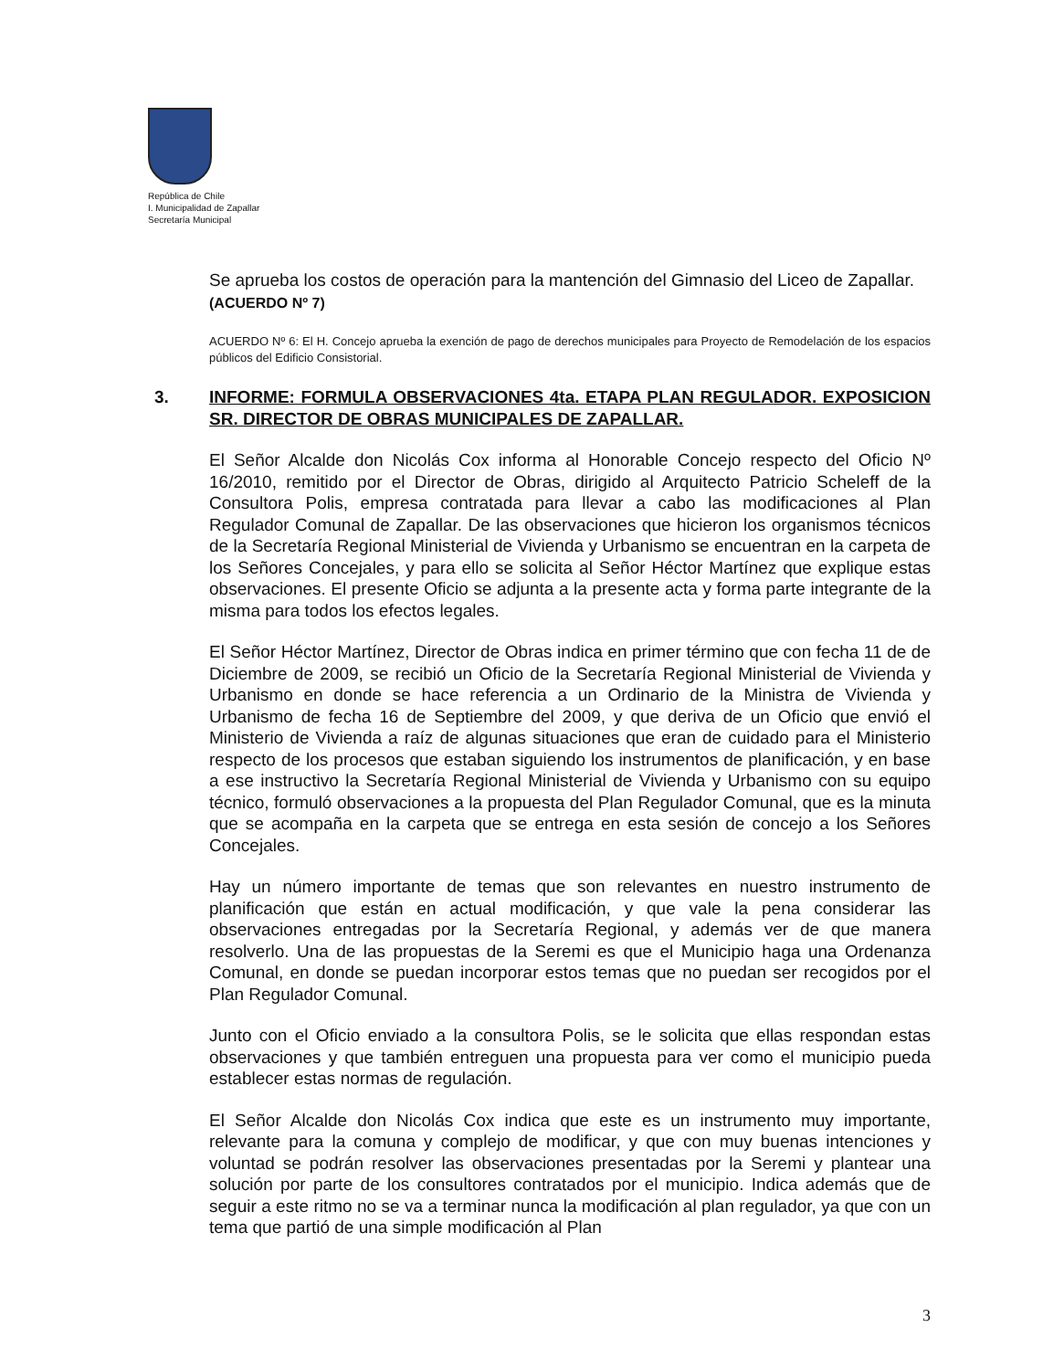República de Chile
I. Municipalidad de Zapallar
Secretaría Municipal
Se aprueba los costos de operación para la mantención del Gimnasio del Liceo de Zapallar.
(ACUERDO Nº 7)
ACUERDO Nº 6: El H. Concejo aprueba la exención de pago de derechos municipales para Proyecto de Remodelación de los espacios públicos del Edificio Consistorial.
3. INFORME: FORMULA OBSERVACIONES 4ta. ETAPA PLAN REGULADOR. EXPOSICION SR. DIRECTOR DE OBRAS MUNICIPALES DE ZAPALLAR.
El Señor Alcalde don Nicolás Cox informa al Honorable Concejo respecto del Oficio Nº 16/2010, remitido por el Director de Obras, dirigido al Arquitecto Patricio Scheleff de la Consultora Polis, empresa contratada para llevar a cabo las modificaciones al Plan Regulador Comunal de Zapallar. De las observaciones que hicieron los organismos técnicos de la Secretaría Regional Ministerial de Vivienda y Urbanismo se encuentran en la carpeta de los Señores Concejales, y para ello se solicita al Señor Héctor Martínez que explique estas observaciones. El presente Oficio se adjunta a la presente acta y forma parte integrante de la misma para todos los efectos legales.
El Señor Héctor Martínez, Director de Obras indica en primer término que con fecha 11 de de Diciembre de 2009, se recibió un Oficio de la Secretaría Regional Ministerial de Vivienda y Urbanismo en donde se hace referencia a un Ordinario de la Ministra de Vivienda y Urbanismo de fecha 16 de Septiembre del 2009, y que deriva de un Oficio que envió el Ministerio de Vivienda a raíz de algunas situaciones que eran de cuidado para el Ministerio respecto de los procesos que estaban siguiendo los instrumentos de planificación, y en base a ese instructivo la Secretaría Regional Ministerial de Vivienda y Urbanismo con su equipo técnico, formuló observaciones a la propuesta del Plan Regulador Comunal, que es la minuta que se acompaña en la carpeta que se entrega en esta sesión de concejo a los Señores Concejales.
Hay un número importante de temas que son relevantes en nuestro instrumento de planificación que están en actual modificación, y que vale la pena considerar las observaciones entregadas por la Secretaría Regional, y además ver de que manera resolverlo. Una de las propuestas de la Seremi es que el Municipio haga una Ordenanza Comunal, en donde se puedan incorporar estos temas que no puedan ser recogidos por el Plan Regulador Comunal.
Junto con el Oficio enviado a la consultora Polis, se le solicita que ellas respondan estas observaciones y que también entreguen una propuesta para ver como el municipio pueda establecer estas normas de regulación.
El Señor Alcalde don Nicolás Cox indica que este es un instrumento muy importante, relevante para la comuna y complejo de modificar, y que con muy buenas intenciones y voluntad se podrán resolver las observaciones presentadas por la Seremi y plantear una solución por parte de los consultores contratados por el municipio. Indica además que de seguir a este ritmo no se va a terminar nunca la modificación al plan regulador, ya que con un tema que partió de una simple modificación al Plan
3